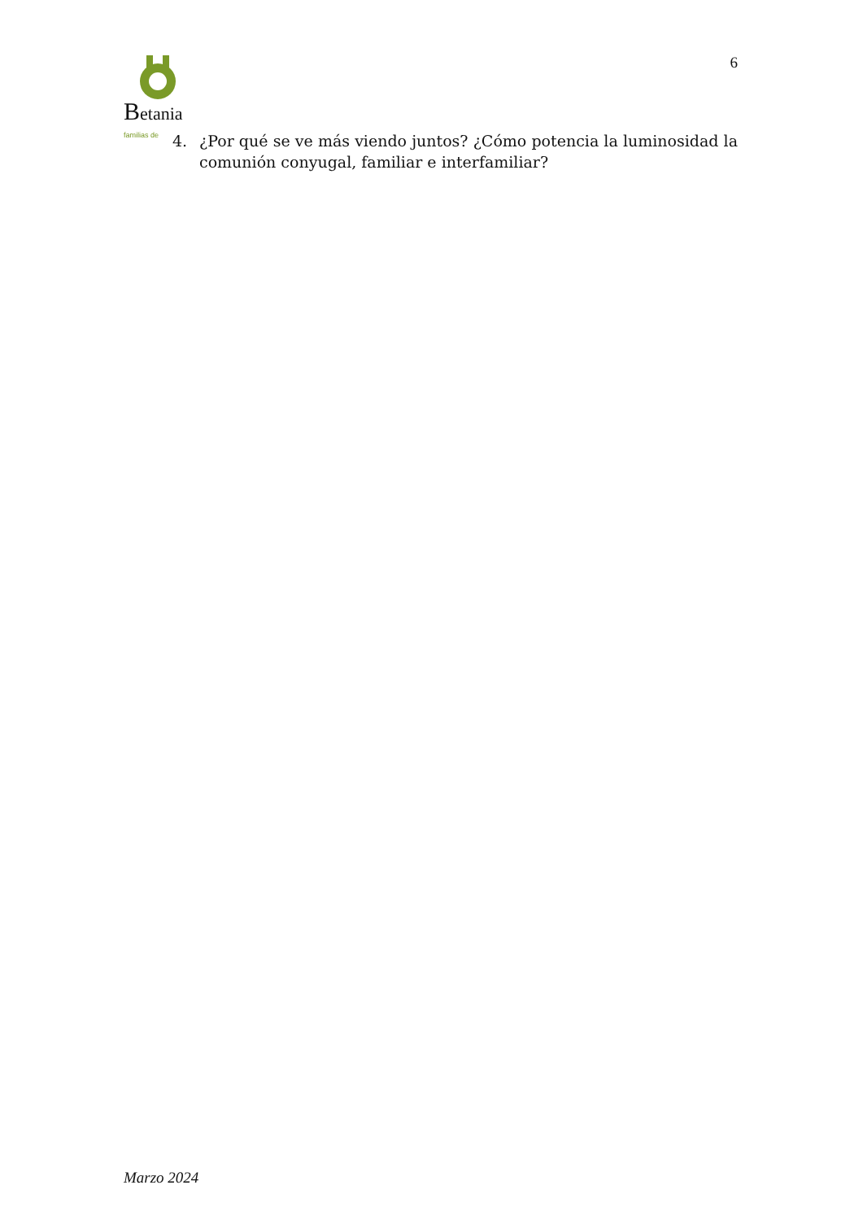Betania familias de
6
4. ¿Por qué se ve más viendo juntos? ¿Cómo potencia la luminosidad la comunión conyugal, familiar e interfamiliar?
Marzo 2024